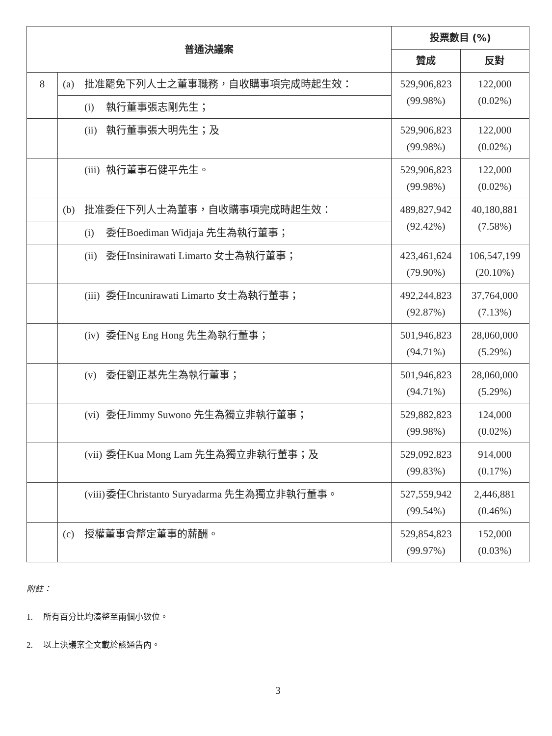| 普通決議案 | | 投票數目 (%) | |
| --- | --- | --- | --- |
| | | 贊成 | 反對 |
| 8 | (a) 批准罷免下列人士之董事職務，自收購事項完成時起生效： | 529,906,823 (99.98%) | 122,000 (0.02%) |
| | (i) 執行董事張志剛先生； | | |
| | (ii) 執行董事張大明先生；及 | 529,906,823 (99.98%) | 122,000 (0.02%) |
| | (iii) 執行董事石健平先生。 | 529,906,823 (99.98%) | 122,000 (0.02%) |
| | (b) 批准委任下列人士為董事，自收購事項完成時起生效： | 489,827,942 (92.42%) | 40,180,881 (7.58%) |
| | (i) 委任Boediman Widjaja 先生為執行董事； | | |
| | (ii) 委任Insinirawati Limarto 女士為執行董事； | 423,461,624 (79.90%) | 106,547,199 (20.10%) |
| | (iii) 委任Incunirawati Limarto 女士為執行董事； | 492,244,823 (92.87%) | 37,764,000 (7.13%) |
| | (iv) 委任Ng Eng Hong 先生為執行董事； | 501,946,823 (94.71%) | 28,060,000 (5.29%) |
| | (v) 委任劉正基先生為執行董事； | 501,946,823 (94.71%) | 28,060,000 (5.29%) |
| | (vi) 委任Jimmy Suwono 先生為獨立非執行董事； | 529,882,823 (99.98%) | 124,000 (0.02%) |
| | (vii) 委任Kua Mong Lam 先生為獨立非執行董事；及 | 529,092,823 (99.83%) | 914,000 (0.17%) |
| | (viii) 委任Christanto Suryadarma 先生為獨立非執行董事。 | 527,559,942 (99.54%) | 2,446,881 (0.46%) |
| | (c) 授權董事會釐定董事的薪酬。 | 529,854,823 (99.97%) | 152,000 (0.03%) |
附註：
1. 所有百分比均湊整至兩個小數位。
2. 以上決議案全文載於該通告內。
3